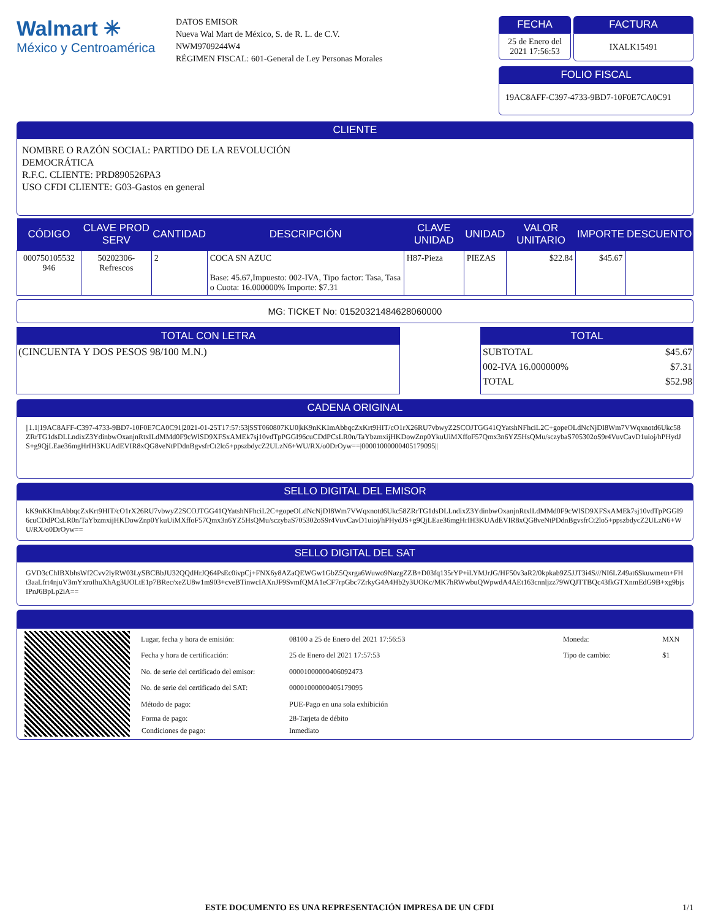Walmart ✳
México y Centroamérica
DATOS EMISOR
Nueva Wal Mart de México, S. de R. L. de C.V.
NWM9709244W4
RÉGIMEN FISCAL: 601-General de Ley Personas Morales
FECHA
25 de Enero del 2021 17:56:53
FACTURA
IXALK15491
FOLIO FISCAL
19AC8AFF-C397-4733-9BD7-10F0E7CA0C91
CLIENTE
NOMBRE O RAZÓN SOCIAL: PARTIDO DE LA REVOLUCIÓN
DEMOCRÁTICA
R.F.C. CLIENTE: PRD890526PA3
USO CFDI CLIENTE: G03-Gastos en general
| CÓDIGO | CLAVE PROD SERV | CANTIDAD | DESCRIPCIÓN | CLAVE UNIDAD | UNIDAD | VALOR UNITARIO | IMPORTE | DESCUENTO |
| --- | --- | --- | --- | --- | --- | --- | --- | --- |
| 000750105532 946 | 50202306-Refrescos | 2 | COCA SN AZUC Base: 45.67,Impuesto: 002-IVA, Tipo factor: Tasa, Tasa o Cuota: 16.000000% Importe: $7.31 | H87-Pieza | PIEZAS | $22.84 | $45.67 | |
MG: TICKET No: 01520321484628060000
TOTAL CON LETRA
(CINCUENTA Y DOS PESOS 98/100 M.N.)
TOTAL
| SUBTOTAL | $45.67 |
| 002-IVA 16.000000% | $7.31 |
| TOTAL | $52.98 |
CADENA ORIGINAL
||1.1|19AC8AFF-C397-4733-9BD7-10F0E7CA0C91|2021-01-25T17:57:53|SST060807KU0|kK9nKKImAbbqcZxKrt9HIT/cO1rX26RU7vbwyZ2SCOJTGG41QYatshNFhciL2C+gopeOLdNcNjDI8Wm7VWqxnotd6Ukc58ZRrTG1dsDLLndixZ3YdinbwOxanjnRtxlLdMMd0F9cWlSD9XFSxAMEk7sj10vdTpPGGI96cuCDdPCsLR0n/TaYbzmxijHKDowZnp0YkuUiMXffoF57Qmx3n6YZ5HsQMu/sczybaS705302oS9r4VuvCavD1uioj/hPHydJS+g9QjLEae36mgHrIH3KUAdEVIR8xQG8veNtPDdnBgvsfrCt2lo5+ppszbdycZ2ULzN6+WU/RX/o0DrOyw==|00001000000405179095||
SELLO DIGITAL DEL EMISOR
kK9nKKImAbbqcZxKrt9HIT/cO1rX26RU7vbwyZ2SCOJTGG41QYatshNFhciL2C+gopeOLdNcNjDI8Wm7VWqxnotd6Ukc58ZRrTG1dsDLLndixZ3YdinbwOxanjnRtxlLdMMd0F9cWlSD9XFSxAMEk7sj10vdTpPGGI96cuCDdPCsLR0n/TaYbzmxijHKDowZnp0YkuUiMXffoF57Qmx3n6YZ5HsQMu/sczybaS705302oS9r4VuvCavD1uioj/hPHydJS+g9QjLEae36mgHrIH3KUAdEVIR8xQG8veNtPDdnBgvsfrCt2lo5+ppszbdycZ2ULzN6+WU/RX/o0DrOyw==
SELLO DIGITAL DEL SAT
GVD3cChIBXbhsWf2Cvv2lyRW03LySBCBbJU32QQdHrJQ64PsEc0ivpCj+FNX6y8AZaQEWGw1GbZ5Qxrga6Wuwo9NazgZZB+D03fq135rYP+iLYMJrJG/HF50v3aR2/0kpkab9Z5JJT3i4S///NI6LZ49at6Skuwmetn+FHt3aaLfrt4njuV3mYxroIhuXhAg3UOLtE1p7BRec/xeZU8w1m903+cveBTinwcIAXnJF9SvmfQMA1eCF7rpGbc7ZrkyG4A4Hb2y3UOKc/MK7hRWwbuQWpwdA4AEt163cnnljzz79WQJTTBQc43fkGTXnmEdG9B+xg9bjsIPnJ6BpLp2iA==
| Lugar, fecha y hora de emisión: | 08100 a 25 de Enero del 2021 17:56:53 | Moneda: | MXN |
| Fecha y hora de certificación: | 25 de Enero del 2021 17:57:53 | Tipo de cambio: | $1 |
| No. de serie del certificado del emisor: | 00001000000406092473 | | |
| No. de serie del certificado del SAT: | 00001000000405179095 | | |
| Método de pago: | PUE-Pago en una sola exhibición | | |
| Forma de pago: | 28-Tarjeta de débito | | |
| Condiciones de pago: | Inmediato | | |
ESTE DOCUMENTO ES UNA REPRESENTACIÓN IMPRESA DE UN CFDI 1/1